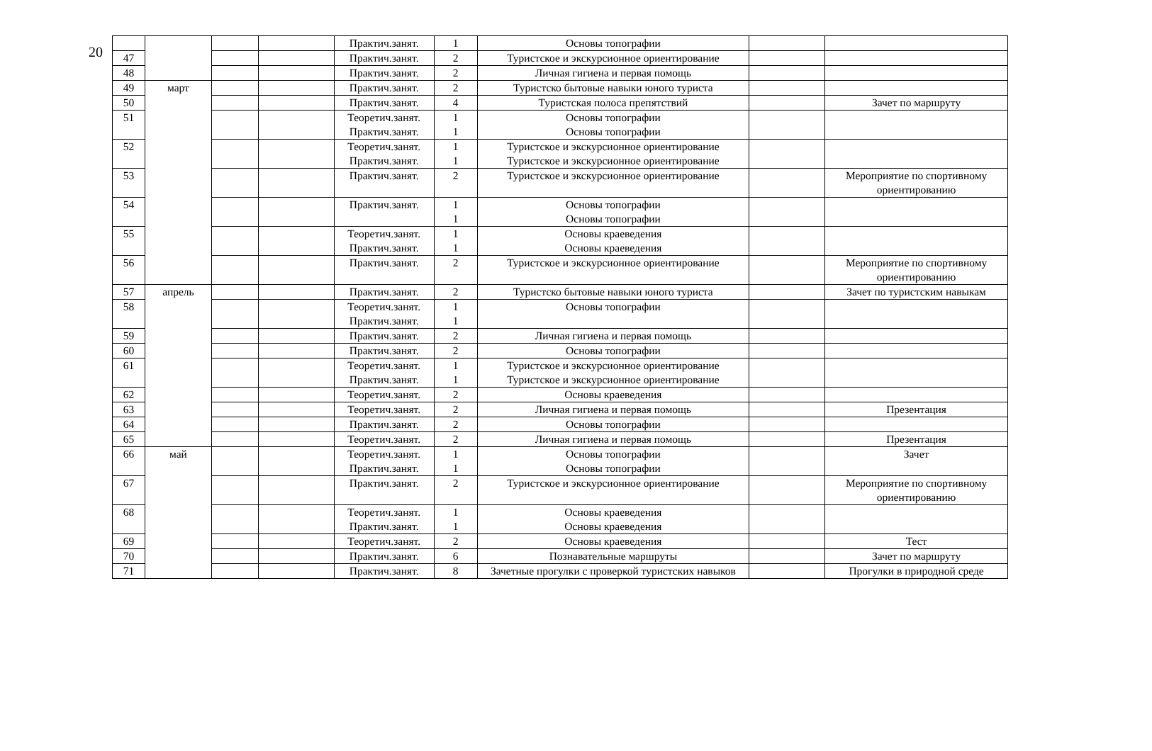20
| | | | | Практич.занят. | 1 | Основы топографии | | |
| 47 | | | | Практич.занят. | 2 | Туристское и экскурсионное ориентирование | | |
| 48 | | | | Практич.занят. | 2 | Личная гигиена и первая помощь | | |
| 49 | март | | | Практич.занят. | 2 | Туристско бытовые навыки юного туриста | | |
| 50 | | | | Практич.занят. | 4 | Туристская полоса препятствий | | Зачет по маршруту |
| 51 | | | | Теоретич.занят. Практич.занят. | 1 1 | Основы топографии Основы топографии | | |
| 52 | | | | Теоретич.занят. Практич.занят. | 1 1 | Туристское и экскурсионное ориентирование Туристское и экскурсионное ориентирование | | |
| 53 | | | | Практич.занят. | 2 | Туристское и экскурсионное ориентирование | | Мероприятие по спортивному ориентированию |
| 54 | | | | Практич.занят. | 1 1 | Основы топографии Основы топографии | | |
| 55 | | | | Теоретич.занят. Практич.занят. | 1 1 | Основы краеведения Основы краеведения | | |
| 56 | | | | Практич.занят. | 2 | Туристское и экскурсионное ориентирование | | Мероприятие по спортивному ориентированию |
| 57 | апрель | | | Практич.занят. | 2 | Туристско бытовые навыки юного туриста | | Зачет по туристским навыкам |
| 58 | | | | Теоретич.занят. Практич.занят. | 1 1 | Основы топографии | | |
| 59 | | | | Практич.занят. | 2 | Личная гигиена и первая помощь | | |
| 60 | | | | Практич.занят. | 2 | Основы топографии | | |
| 61 | | | | Теоретич.занят. Практич.занят. | 1 1 | Туристское и экскурсионное ориентирование Туристское и экскурсионное ориентирование | | |
| 62 | | | | Теоретич.занят. | 2 | Основы краеведения | | |
| 63 | | | | Теоретич.занят. | 2 | Личная гигиена и первая помощь | | Презентация |
| 64 | | | | Практич.занят. | 2 | Основы топографии | | |
| 65 | | | | Теоретич.занят. | 2 | Личная гигиена и первая помощь | | Презентация |
| 66 | май | | | Теоретич.занят. Практич.занят. | 1 1 | Основы топографии Основы топографии | | Зачет |
| 67 | | | | Практич.занят. | 2 | Туристское и экскурсионное ориентирование | | Мероприятие по спортивному ориентированию |
| 68 | | | | Теоретич.занят. Практич.занят. | 1 1 | Основы краеведения Основы краеведения | | |
| 69 | | | | Теоретич.занят. | 2 | Основы краеведения | | Тест |
| 70 | | | | Практич.занят. | 6 | Познавательные маршруты | | Зачет по маршруту |
| 71 | | | | Практич.занят. | 8 | Зачетные прогулки с проверкой туристских навыков | | Прогулки в природной среде |